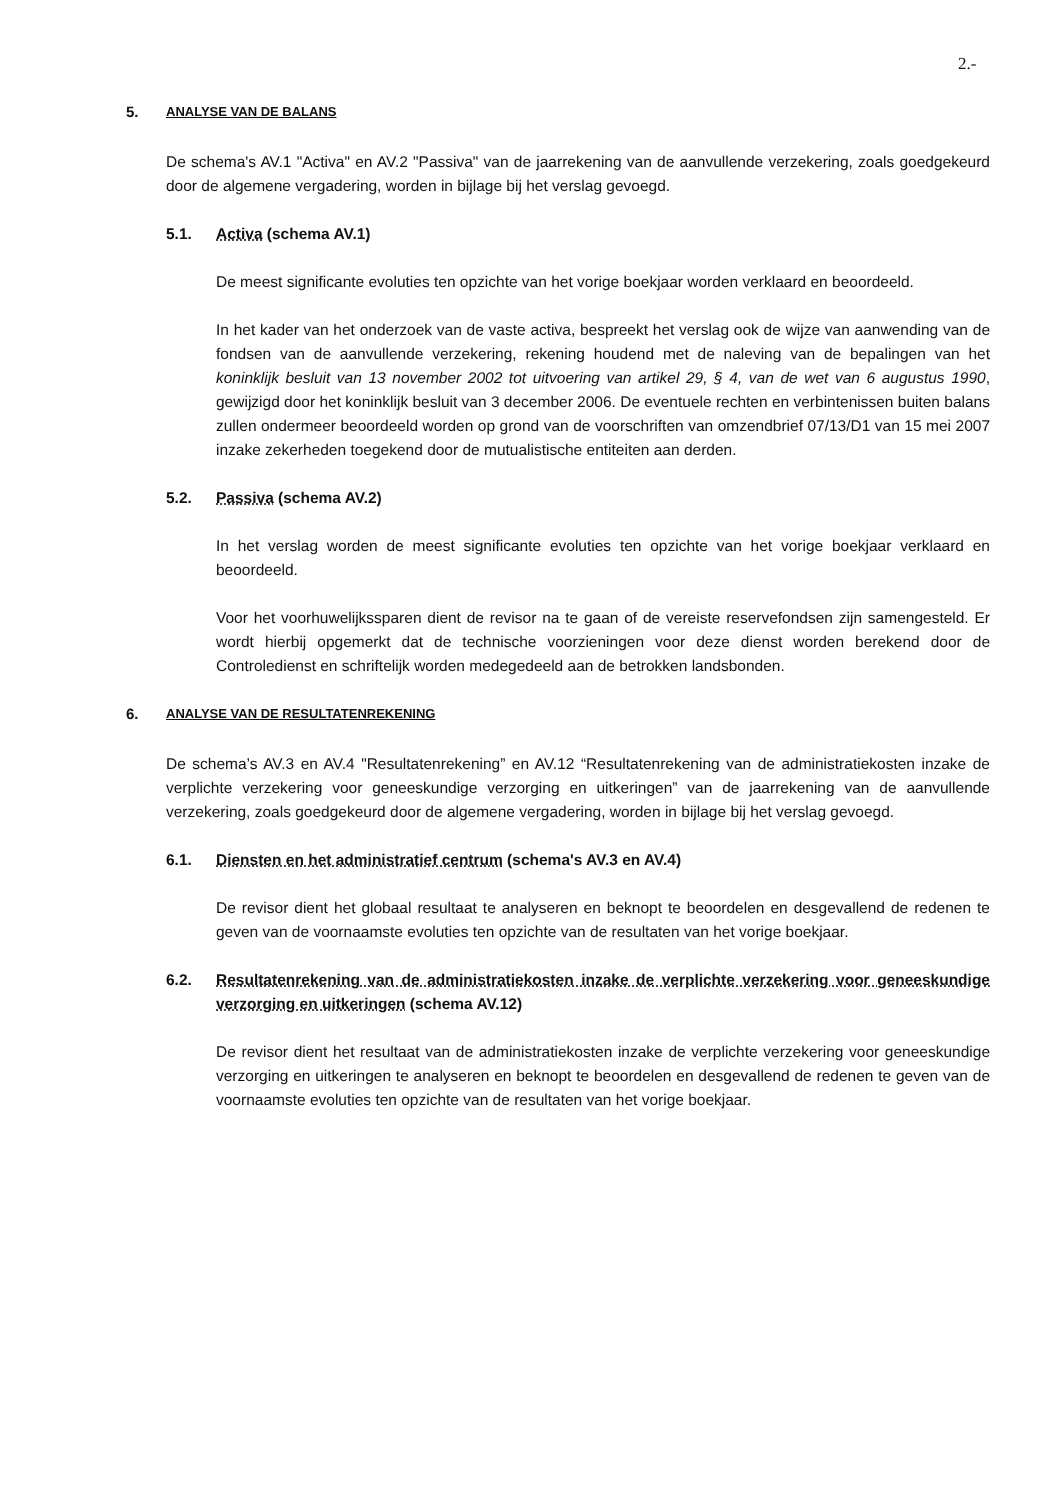2.-
5. ANALYSE VAN DE BALANS
De schema's AV.1 "Activa" en AV.2 "Passiva" van de jaarrekening van de aanvullende verzekering, zoals goedgekeurd door de algemene vergadering, worden in bijlage bij het verslag gevoegd.
5.1. Activa (schema AV.1)
De meest significante evoluties ten opzichte van het vorige boekjaar worden verklaard en beoordeeld.
In het kader van het onderzoek van de vaste activa, bespreekt het verslag ook de wijze van aanwending van de fondsen van de aanvullende verzekering, rekening houdend met de naleving van de bepalingen van het koninklijk besluit van 13 november 2002 tot uitvoering van artikel 29, § 4, van de wet van 6 augustus 1990, gewijzigd door het koninklijk besluit van 3 december 2006. De eventuele rechten en verbintenissen buiten balans zullen ondermeer beoordeeld worden op grond van de voorschriften van omzendbrief 07/13/D1 van 15 mei 2007 inzake zekerheden toegekend door de mutualistische entiteiten aan derden.
5.2. Passiva (schema AV.2)
In het verslag worden de meest significante evoluties ten opzichte van het vorige boekjaar verklaard en beoordeeld.
Voor het voorhuwelijkssparen dient de revisor na te gaan of de vereiste reservefondsen zijn samengesteld. Er wordt hierbij opgemerkt dat de technische voorzieningen voor deze dienst worden berekend door de Controledienst en schriftelijk worden medegedeeld aan de betrokken landsbonden.
6. ANALYSE VAN DE RESULTATENREKENING
De schema’s AV.3 en AV.4 "Resultatenrekening” en AV.12 “Resultatenrekening van de administratiekosten inzake de verplichte verzekering voor geneeskundige verzorging en uitkeringen” van de jaarrekening van de aanvullende verzekering, zoals goedgekeurd door de algemene vergadering, worden in bijlage bij het verslag gevoegd.
6.1. Diensten en het administratief centrum (schema's AV.3 en AV.4)
De revisor dient het globaal resultaat te analyseren en beknopt te beoordelen en desgevallend de redenen te geven van de voornaamste evoluties ten opzichte van de resultaten van het vorige boekjaar.
6.2. Resultatenrekening van de administratiekosten inzake de verplichte verzekering voor geneeskundige verzorging en uitkeringen (schema AV.12)
De revisor dient het resultaat van de administratiekosten inzake de verplichte verzekering voor geneeskundige verzorging en uitkeringen te analyseren en beknopt te beoordelen en desgevallend de redenen te geven van de voornaamste evoluties ten opzichte van de resultaten van het vorige boekjaar.